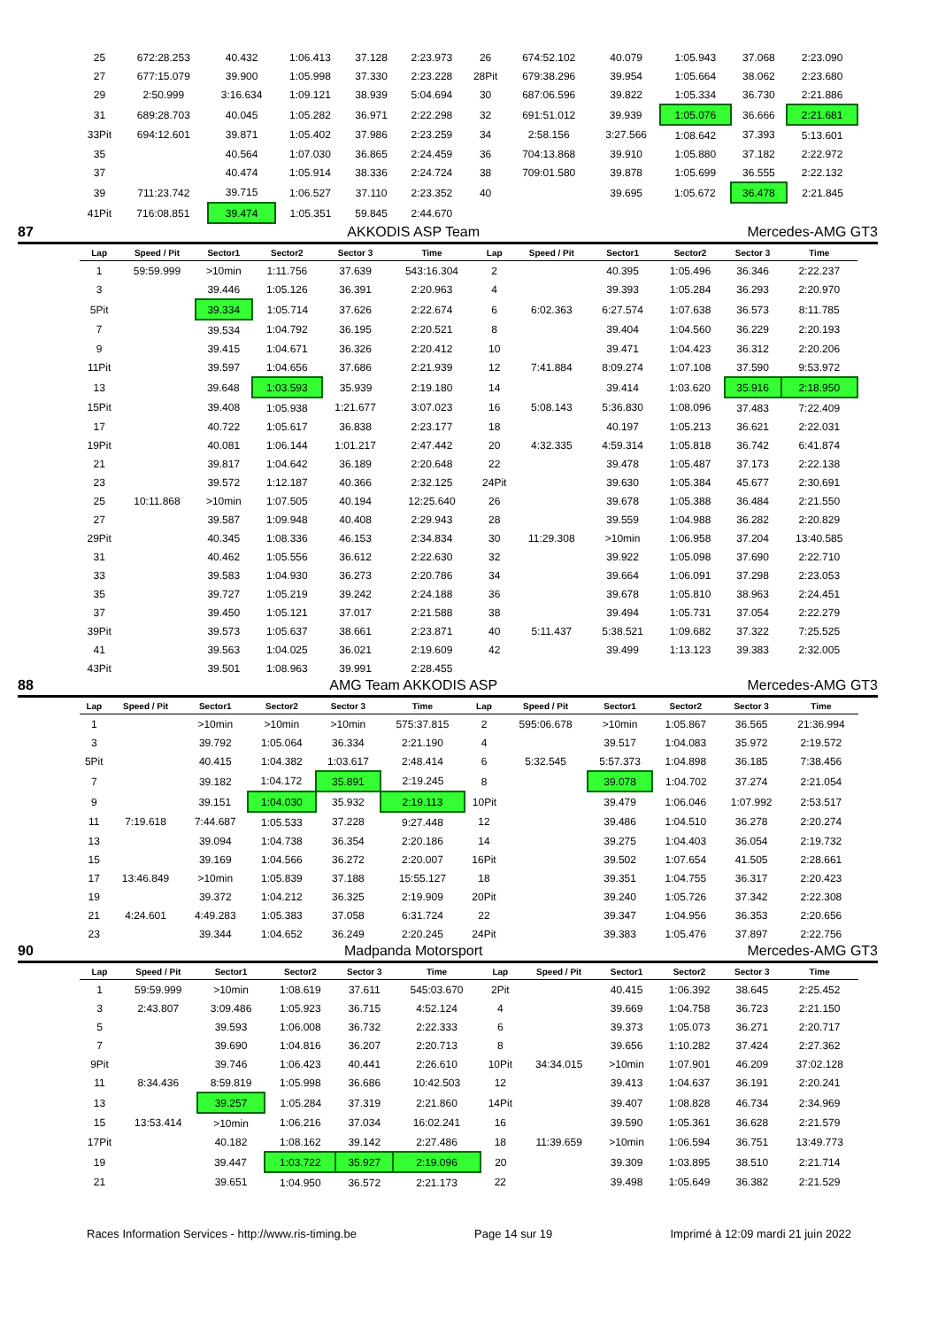| 25 | 672:28.253 | 40.432 | 1:06.413 | 37.128 | 2:23.973 | 26 | 674:52.102 | 40.079 | 1:05.943 | 37.068 | 2:23.090 |
| 27 | 677:15.079 | 39.900 | 1:05.998 | 37.330 | 2:23.228 | 28Pit | 679:38.296 | 39.954 | 1:05.664 | 38.062 | 2:23.680 |
| 29 | 2:50.999 | 3:16.634 | 1:09.121 | 38.939 | 5:04.694 | 30 | 687:06.596 | 39.822 | 1:05.334 | 36.730 | 2:21.886 |
| 31 | 689:28.703 | 40.045 | 1:05.282 | 36.971 | 2:22.298 | 32 | 691:51.012 | 39.939 | 1:05.076 | 36.666 | 2:21.681 |
| 33Pit | 694:12.601 | 39.871 | 1:05.402 | 37.986 | 2:23.259 | 34 | 2:58.156 | 3:27.566 | 1:08.642 | 37.393 | 5:13.601 |
| 35 | | 40.564 | 1:07.030 | 36.865 | 2:24.459 | 36 | 704:13.868 | 39.910 | 1:05.880 | 37.182 | 2:22.972 |
| 37 | | 40.474 | 1:05.914 | 38.336 | 2:24.724 | 38 | 709:01.580 | 39.878 | 1:05.699 | 36.555 | 2:22.132 |
| 39 | 711:23.742 | 39.715 | 1:06.527 | 37.110 | 2:23.352 | 40 | | 39.695 | 1:05.672 | 36.478 | 2:21.845 |
| 41Pit | 716:08.851 | 39.474 | 1:05.351 | 59.845 | 2:44.670 | | | | | | |
87 AKKODIS ASP Team Mercedes-AMG GT3
| Lap | Speed / Pit | Sector1 | Sector2 | Sector 3 | Time | Lap | Speed / Pit | Sector1 | Sector2 | Sector 3 | Time |
| --- | --- | --- | --- | --- | --- | --- | --- | --- | --- | --- | --- |
| 1 | 59:59.999 | >10min | 1:11.756 | 37.639 | 543:16.304 | 2 | | 40.395 | 1:05.496 | 36.346 | 2:22.237 |
| 3 | | 39.446 | 1:05.126 | 36.391 | 2:20.963 | 4 | | 39.393 | 1:05.284 | 36.293 | 2:20.970 |
| 5Pit | | 39.334 | 1:05.714 | 37.626 | 2:22.674 | 6 | 6:02.363 | 6:27.574 | 1:07.638 | 36.573 | 8:11.785 |
| 7 | | 39.534 | 1:04.792 | 36.195 | 2:20.521 | 8 | | 39.404 | 1:04.560 | 36.229 | 2:20.193 |
| 9 | | 39.415 | 1:04.671 | 36.326 | 2:20.412 | 10 | | 39.471 | 1:04.423 | 36.312 | 2:20.206 |
| 11Pit | | 39.597 | 1:04.656 | 37.686 | 2:21.939 | 12 | 7:41.884 | 8:09.274 | 1:07.108 | 37.590 | 9:53.972 |
| 13 | | 39.648 | 1:03.593 | 35.939 | 2:19.180 | 14 | | 39.414 | 1:03.620 | 35.916 | 2:18.950 |
| 15Pit | | 39.408 | 1:05.938 | 1:21.677 | 3:07.023 | 16 | 5:08.143 | 5:36.830 | 1:08.096 | 37.483 | 7:22.409 |
| 17 | | 40.722 | 1:05.617 | 36.838 | 2:23.177 | 18 | | 40.197 | 1:05.213 | 36.621 | 2:22.031 |
| 19Pit | | 40.081 | 1:06.144 | 1:01.217 | 2:47.442 | 20 | 4:32.335 | 4:59.314 | 1:05.818 | 36.742 | 6:41.874 |
| 21 | | 39.817 | 1:04.642 | 36.189 | 2:20.648 | 22 | | 39.478 | 1:05.487 | 37.173 | 2:22.138 |
| 23 | | 39.572 | 1:12.187 | 40.366 | 2:32.125 | 24Pit | | 39.630 | 1:05.384 | 45.677 | 2:30.691 |
| 25 | 10:11.868 | >10min | 1:07.505 | 40.194 | 12:25.640 | 26 | | 39.678 | 1:05.388 | 36.484 | 2:21.550 |
| 27 | | 39.587 | 1:09.948 | 40.408 | 2:29.943 | 28 | | 39.559 | 1:04.988 | 36.282 | 2:20.829 |
| 29Pit | | 40.345 | 1:08.336 | 46.153 | 2:34.834 | 30 | 11:29.308 | >10min | 1:06.958 | 37.204 | 13:40.585 |
| 31 | | 40.462 | 1:05.556 | 36.612 | 2:22.630 | 32 | | 39.922 | 1:05.098 | 37.690 | 2:22.710 |
| 33 | | 39.583 | 1:04.930 | 36.273 | 2:20.786 | 34 | | 39.664 | 1:06.091 | 37.298 | 2:23.053 |
| 35 | | 39.727 | 1:05.219 | 39.242 | 2:24.188 | 36 | | 39.678 | 1:05.810 | 38.963 | 2:24.451 |
| 37 | | 39.450 | 1:05.121 | 37.017 | 2:21.588 | 38 | | 39.494 | 1:05.731 | 37.054 | 2:22.279 |
| 39Pit | | 39.573 | 1:05.637 | 38.661 | 2:23.871 | 40 | 5:11.437 | 5:38.521 | 1:09.682 | 37.322 | 7:25.525 |
| 41 | | 39.563 | 1:04.025 | 36.021 | 2:19.609 | 42 | | 39.499 | 1:13.123 | 39.383 | 2:32.005 |
| 43Pit | | 39.501 | 1:08.963 | 39.991 | 2:28.455 | | | | | | |
88 AMG Team AKKODIS ASP Mercedes-AMG GT3
| Lap | Speed / Pit | Sector1 | Sector2 | Sector 3 | Time | Lap | Speed / Pit | Sector1 | Sector2 | Sector 3 | Time |
| --- | --- | --- | --- | --- | --- | --- | --- | --- | --- | --- | --- |
| 1 | | >10min | >10min | >10min | 575:37.815 | 2 | 595:06.678 | >10min | 1:05.867 | 36.565 | 21:36.994 |
| 3 | | 39.792 | 1:05.064 | 36.334 | 2:21.190 | 4 | | 39.517 | 1:04.083 | 35.972 | 2:19.572 |
| 5Pit | | 40.415 | 1:04.382 | 1:03.617 | 2:48.414 | 6 | 5:32.545 | 5:57.373 | 1:04.898 | 36.185 | 7:38.456 |
| 7 | | 39.182 | 1:04.172 | 35.891 | 2:19.245 | 8 | | 39.078 | 1:04.702 | 37.274 | 2:21.054 |
| 9 | | 39.151 | 1:04.030 | 35.932 | 2:19.113 | 10Pit | | 39.479 | 1:06.046 | 1:07.992 | 2:53.517 |
| 11 | 7:19.618 | 7:44.687 | 1:05.533 | 37.228 | 9:27.448 | 12 | | 39.486 | 1:04.510 | 36.278 | 2:20.274 |
| 13 | | 39.094 | 1:04.738 | 36.354 | 2:20.186 | 14 | | 39.275 | 1:04.403 | 36.054 | 2:19.732 |
| 15 | | 39.169 | 1:04.566 | 36.272 | 2:20.007 | 16Pit | | 39.502 | 1:07.654 | 41.505 | 2:28.661 |
| 17 | 13:46.849 | >10min | 1:05.839 | 37.188 | 15:55.127 | 18 | | 39.351 | 1:04.755 | 36.317 | 2:20.423 |
| 19 | | 39.372 | 1:04.212 | 36.325 | 2:19.909 | 20Pit | | 39.240 | 1:05.726 | 37.342 | 2:22.308 |
| 21 | 4:24.601 | 4:49.283 | 1:05.383 | 37.058 | 6:31.724 | 22 | | 39.347 | 1:04.956 | 36.353 | 2:20.656 |
| 23 | | 39.344 | 1:04.652 | 36.249 | 2:20.245 | 24Pit | | 39.383 | 1:05.476 | 37.897 | 2:22.756 |
90 Madpanda Motorsport Mercedes-AMG GT3
| Lap | Speed / Pit | Sector1 | Sector2 | Sector 3 | Time | Lap | Speed / Pit | Sector1 | Sector2 | Sector 3 | Time |
| --- | --- | --- | --- | --- | --- | --- | --- | --- | --- | --- | --- |
| 1 | 59:59.999 | >10min | 1:08.619 | 37.611 | 545:03.670 | 2Pit | | 40.415 | 1:06.392 | 38.645 | 2:25.452 |
| 3 | 2:43.807 | 3:09.486 | 1:05.923 | 36.715 | 4:52.124 | 4 | | 39.669 | 1:04.758 | 36.723 | 2:21.150 |
| 5 | | 39.593 | 1:06.008 | 36.732 | 2:22.333 | 6 | | 39.373 | 1:05.073 | 36.271 | 2:20.717 |
| 7 | | 39.690 | 1:04.816 | 36.207 | 2:20.713 | 8 | | 39.656 | 1:10.282 | 37.424 | 2:27.362 |
| 9Pit | | 39.746 | 1:06.423 | 40.441 | 2:26.610 | 10Pit | 34:34.015 | >10min | 1:07.901 | 46.209 | 37:02.128 |
| 11 | 8:34.436 | 8:59.819 | 1:05.998 | 36.686 | 10:42.503 | 12 | | 39.413 | 1:04.637 | 36.191 | 2:20.241 |
| 13 | | 39.257 | 1:05.284 | 37.319 | 2:21.860 | 14Pit | | 39.407 | 1:08.828 | 46.734 | 2:34.969 |
| 15 | 13:53.414 | >10min | 1:06.216 | 37.034 | 16:02.241 | 16 | | 39.590 | 1:05.361 | 36.628 | 2:21.579 |
| 17Pit | | 40.182 | 1:08.162 | 39.142 | 2:27.486 | 18 | 11:39.659 | >10min | 1:06.594 | 36.751 | 13:49.773 |
| 19 | | 39.447 | 1:03.722 | 35.927 | 2:19.096 | 20 | | 39.309 | 1:03.895 | 38.510 | 2:21.714 |
| 21 | | 39.651 | 1:04.950 | 36.572 | 2:21.173 | 22 | | 39.498 | 1:05.649 | 36.382 | 2:21.529 |
Races Information Services - http://www.ris-timing.be Page 14 sur 19 Imprimé à 12:09 mardi 21 juin 2022